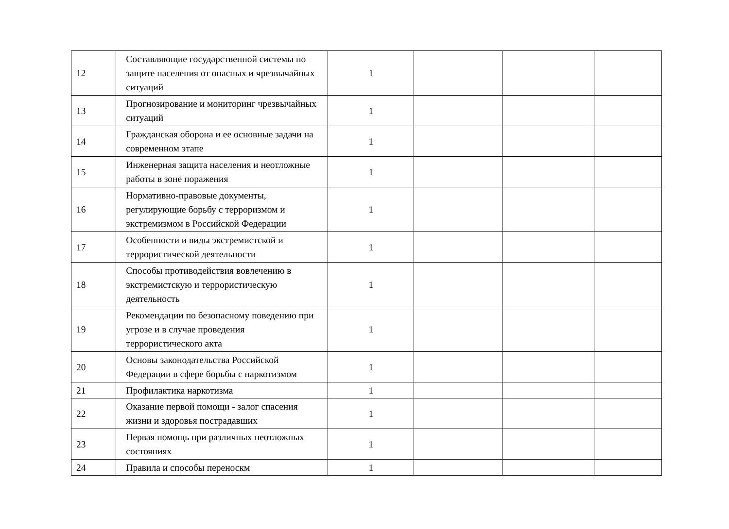| 12 | Составляющие государственной системы по защите населения от опасных и чрезвычайных ситуаций | 1 | | | |
| 13 | Прогнозирование и мониторинг чрезвычайных ситуаций | 1 | | | |
| 14 | Гражданская оборона и ее основные задачи на современном этапе | 1 | | | |
| 15 | Инженерная защита населения и неотложные работы в зоне поражения | 1 | | | |
| 16 | Нормативно-правовые документы, регулирующие борьбу с терроризмом и экстремизмом в Российской Федерации | 1 | | | |
| 17 | Особенности и виды экстремистской и террористической деятельности | 1 | | | |
| 18 | Способы противодействия вовлечению в экстремистскую и террористическую деятельность | 1 | | | |
| 19 | Рекомендации по безопасному поведению при угрозе и в случае проведения террористического акта | 1 | | | |
| 20 | Основы законодательства Российской Федерации в сфере борьбы с наркотизмом | 1 | | | |
| 21 | Профилактика наркотизма | 1 | | | |
| 22 | Оказание первой помощи - залог спасения жизни и здоровья пострадавших | 1 | | | |
| 23 | Первая помощь при различных неотложных состояниях | 1 | | | |
| 24 | Правила и способы переноскм | 1 | | | |